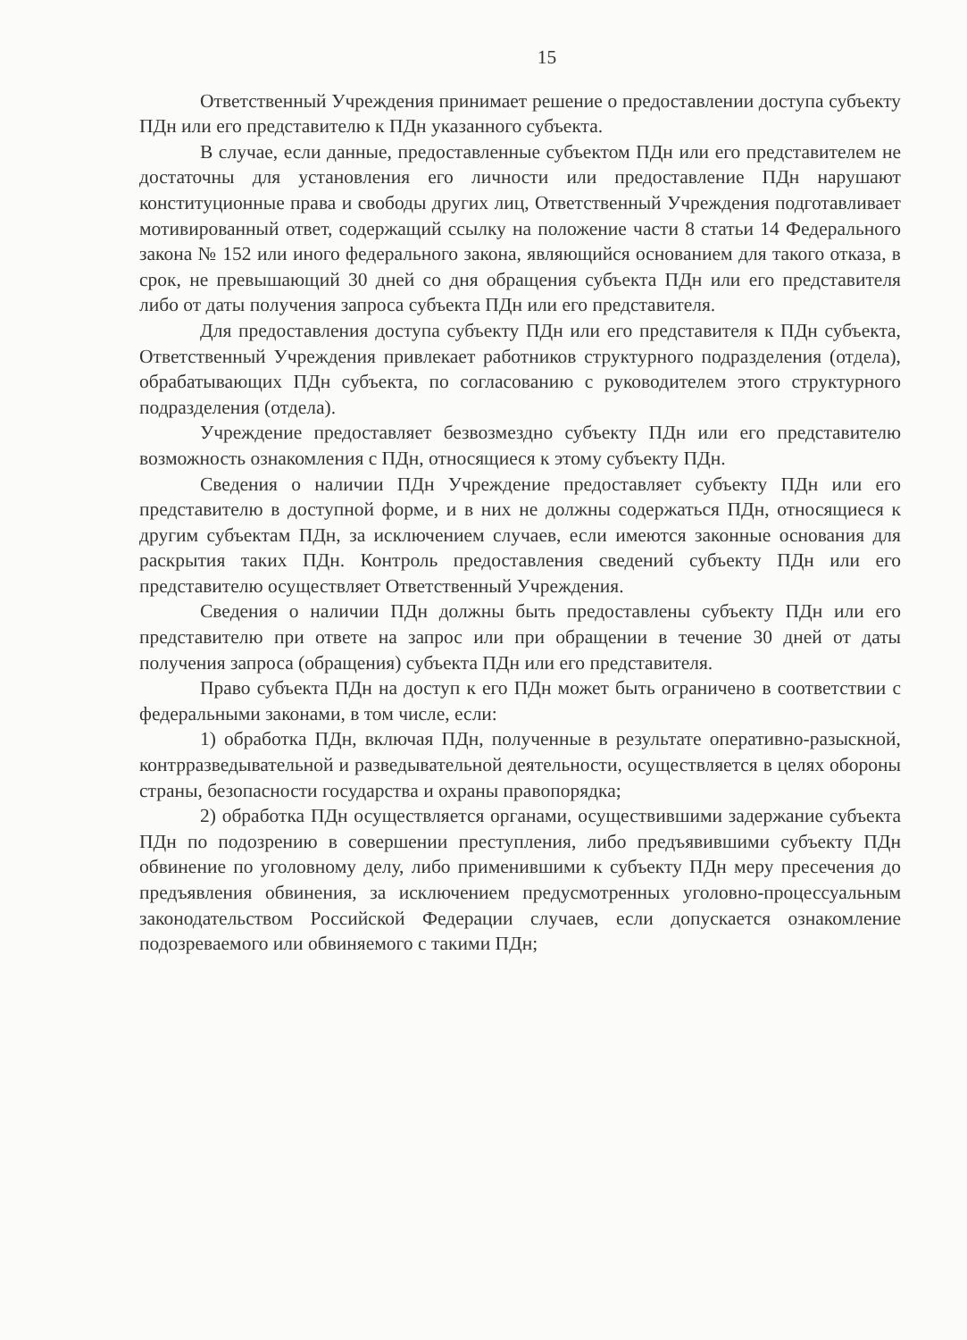15
Ответственный Учреждения принимает решение о предоставлении доступа субъекту ПДн или его представителю к ПДн указанного субъекта.
В случае, если данные, предоставленные субъектом ПДн или его представителем не достаточны для установления его личности или предоставление ПДн нарушают конституционные права и свободы других лиц, Ответственный Учреждения подготавливает мотивированный ответ, содержащий ссылку на положение части 8 статьи 14 Федерального закона № 152 или иного федерального закона, являющийся основанием для такого отказа, в срок, не превышающий 30 дней со дня обращения субъекта ПДн или его представителя либо от даты получения запроса субъекта ПДн или его представителя.
Для предоставления доступа субъекту ПДн или его представителя к ПДн субъекта, Ответственный Учреждения привлекает работников структурного подразделения (отдела), обрабатывающих ПДн субъекта, по согласованию с руководителем этого структурного подразделения (отдела).
Учреждение предоставляет безвозмездно субъекту ПДн или его представителю возможность ознакомления с ПДн, относящиеся к этому субъекту ПДн.
Сведения о наличии ПДн Учреждение предоставляет субъекту ПДн или его представителю в доступной форме, и в них не должны содержаться ПДн, относящиеся к другим субъектам ПДн, за исключением случаев, если имеются законные основания для раскрытия таких ПДн. Контроль предоставления сведений субъекту ПДн или его представителю осуществляет Ответственный Учреждения.
Сведения о наличии ПДн должны быть предоставлены субъекту ПДн или его представителю при ответе на запрос или при обращении в течение 30 дней от даты получения запроса (обращения) субъекта ПДн или его представителя.
Право субъекта ПДн на доступ к его ПДн может быть ограничено в соответствии с федеральными законами, в том числе, если:
1) обработка ПДн, включая ПДн, полученные в результате оперативно-разыскной, контрразведывательной и разведывательной деятельности, осуществляется в целях обороны страны, безопасности государства и охраны правопорядка;
2) обработка ПДн осуществляется органами, осуществившими задержание субъекта ПДн по подозрению в совершении преступления, либо предъявившими субъекту ПДн обвинение по уголовному делу, либо применившими к субъекту ПДн меру пресечения до предъявления обвинения, за исключением предусмотренных уголовно-процессуальным законодательством Российской Федерации случаев, если допускается ознакомление подозреваемого или обвиняемого с такими ПДн;